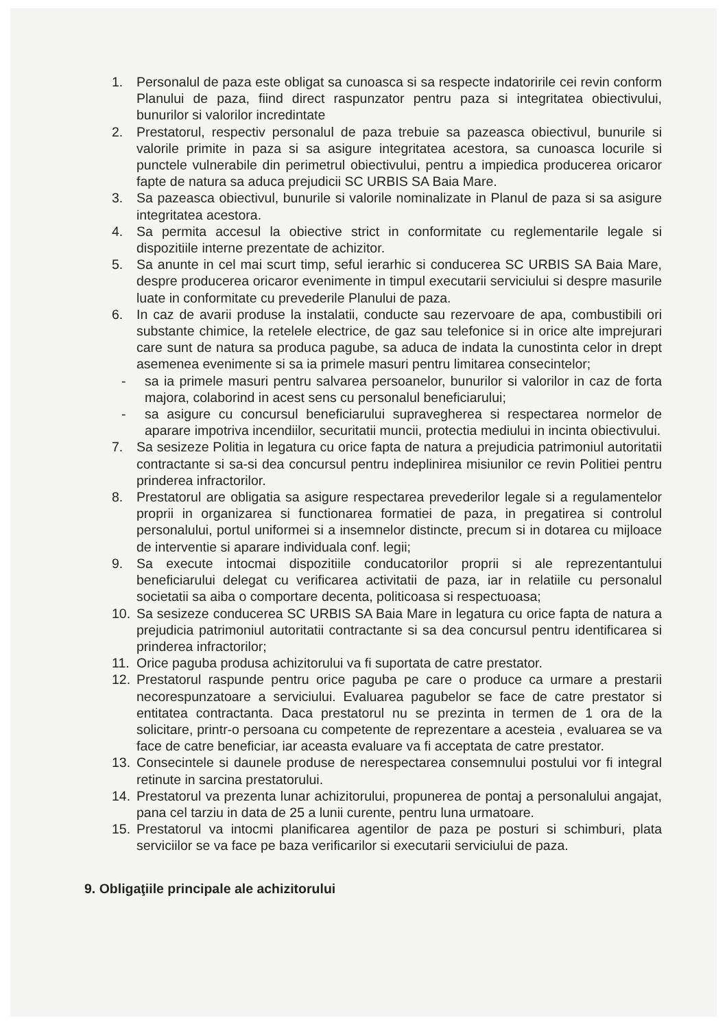1. Personalul de paza este obligat sa cunoasca si sa respecte indatoririle cei revin conform Planului de paza, fiind direct raspunzator pentru paza si integritatea obiectivului, bunurilor si valorilor incredintate
2. Prestatorul, respectiv personalul de paza trebuie sa pazeasca obiectivul, bunurile si valorile primite in paza si sa asigure integritatea acestora, sa cunoasca locurile si punctele vulnerabile din perimetrul obiectivului, pentru a impiedica producerea oricaror fapte de natura sa aduca prejudicii SC URBIS SA Baia Mare.
3. Sa pazeasca obiectivul, bunurile si valorile nominalizate in Planul de paza si sa asigure integritatea acestora.
4. Sa permita accesul la obiective strict in conformitate cu reglementarile legale si dispozitiile interne prezentate de achizitor.
5. Sa anunte in cel mai scurt timp, seful ierarhic si conducerea SC URBIS SA Baia Mare, despre producerea oricaror evenimente in timpul executarii serviciului si despre masurile luate in conformitate cu prevederile Planului de paza.
6. In caz de avarii produse la instalatii, conducte sau rezervoare de apa, combustibili ori substante chimice, la retelele electrice, de gaz sau telefonice si in orice alte imprejurari care sunt de natura sa produca pagube, sa aduca de indata la cunostinta celor in drept asemenea evenimente si sa ia primele masuri pentru limitarea consecintelor;
- sa ia primele masuri pentru salvarea persoanelor, bunurilor si valorilor in caz de forta majora, colaborind in acest sens cu personalul beneficiarului;
- sa asigure cu concursul beneficiarului supravegherea si respectarea normelor de aparare impotriva incendiilor, securitatii muncii, protectia mediului in incinta obiectivului.
7. Sa sesizeze Politia in legatura cu orice fapta de natura a prejudicia patrimoniul autoritatii contractante si sa-si dea concursul pentru indeplinirea misiunilor ce revin Politiei pentru prinderea infractorilor.
8. Prestatorul are obligatia sa asigure respectarea prevederilor legale si a regulamentelor proprii in organizarea si functionarea formatiei de paza, in pregatirea si controlul personalului, portul uniformei si a insemnelor distincte, precum si in dotarea cu mijloace de interventie si aparare individuala conf. legii;
9. Sa execute intocmai dispozitiile conducatorilor proprii si ale reprezentantului beneficiarului delegat cu verificarea activitatii de paza, iar in relatiile cu personalul societatii sa aiba o comportare decenta, politicoasa si respectuoasa;
10. Sa sesizeze conducerea SC URBIS SA Baia Mare in legatura cu orice fapta de natura a prejudicia patrimoniul autoritatii contractante si sa dea concursul pentru identificarea si prinderea infractorilor;
11. Orice paguba produsa achizitorului va fi suportata de catre prestator.
12. Prestatorul raspunde pentru orice paguba pe care o produce ca urmare a prestarii necorespunzatoare a serviciului. Evaluarea pagubelor se face de catre prestator si entitatea contractanta. Daca prestatorul nu se prezinta in termen de 1 ora de la solicitare, printr-o persoana cu competente de reprezentare a acesteia , evaluarea se va face de catre beneficiar, iar aceasta evaluare va fi acceptata de catre prestator.
13. Consecintele si daunele produse de nerespectarea consemnului postului vor fi integral retinute in sarcina prestatorului.
14. Prestatorul va prezenta lunar achizitorului, propunerea de pontaj a personalului angajat, pana cel tarziu in data de 25 a lunii curente, pentru luna urmatoare.
15. Prestatorul va intocmi planificarea agentilor de paza pe posturi si schimburi, plata serviciilor se va face pe baza verificarilor si executarii serviciului de paza.
9. Obligaţiile principale ale achizitorului